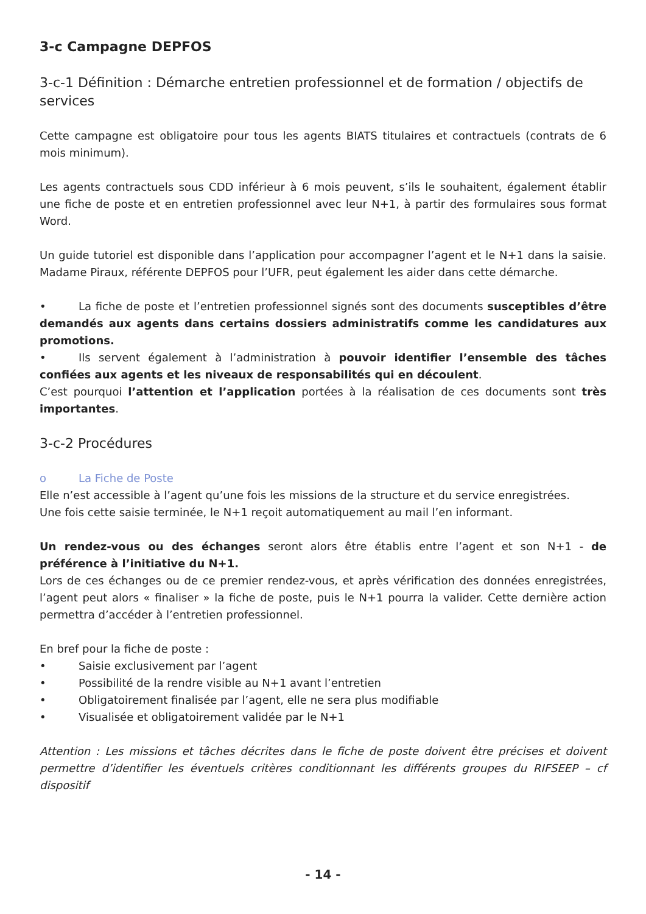3-c Campagne DEPFOS
3-c-1 Définition : Démarche entretien professionnel et de formation / objectifs de services
Cette campagne est obligatoire pour tous les agents BIATS titulaires et contractuels (contrats de 6 mois minimum).
Les agents contractuels sous CDD inférieur à 6 mois peuvent, s’ils le souhaitent, également établir une fiche de poste et en entretien professionnel avec leur N+1, à partir des formulaires sous format Word.
Un guide tutoriel est disponible dans l’application pour accompagner l’agent et le N+1 dans la saisie. Madame Piraux, référente DEPFOS pour l’UFR, peut également les aider dans cette démarche.
• La fiche de poste et l’entretien professionnel signés sont des documents susceptibles d’être demandés aux agents dans certains dossiers administratifs comme les candidatures aux promotions.
• Ils servent également à l’administration à pouvoir identifier l’ensemble des tâches confiées aux agents et les niveaux de responsabilités qui en découlent.
C’est pourquoi l’attention et l’application portées à la réalisation de ces documents sont très importantes.
3-c-2 Procédures
o La Fiche de Poste
Elle n’est accessible à l’agent qu’une fois les missions de la structure et du service enregistrées.
Une fois cette saisie terminée, le N+1 reçoit automatiquement au mail l’en informant.
Un rendez-vous ou des échanges seront alors être établis entre l’agent et son N+1 - de préférence à l’initiative du N+1.
Lors de ces échanges ou de ce premier rendez-vous, et après vérification des données enregistrées, l’agent peut alors « finaliser » la fiche de poste, puis le N+1 pourra la valider. Cette dernière action permettra d’accéder à l’entretien professionnel.
En bref pour la fiche de poste :
• Saisie exclusivement par l’agent
• Possibilité de la rendre visible au N+1 avant l’entretien
• Obligatoirement finalisée par l’agent, elle ne sera plus modifiable
• Visualisée et obligatoirement validée par le N+1
Attention : Les missions et tâches décrites dans le fiche de poste doivent être précises et doivent permettre d’identifier les éventuels critères conditionnant les différents groupes du RIFSEEP – cf dispositif
- 14 -